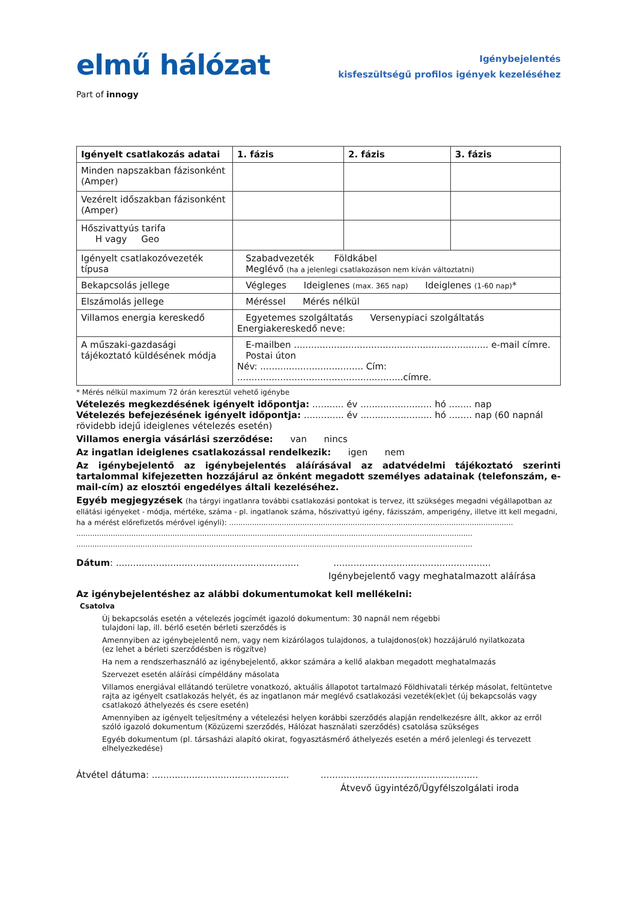elmű hálózat
Part of innogy
Igénybejelentés
kisfeszültségű profilos igények kezeléséhez
| Igényelt csatlakozás adatai | 1. fázis | 2. fázis | 3. fázis |
| --- | --- | --- | --- |
| Minden napszakban fázisonként (Amper) | | | |
| Vezérelt időszakban fázisonként (Amper) | | | |
| Hőszivattyús tarifa H vagy Geo | | | |
| Igényelt csatlakozóvezeték típusa | Szabadvezeték Földkábel Meglévő (ha a jelenlegi csatlakozáson nem kíván változtatni) | | |
| Bekapcsolás jellege | Végleges Ideiglenes (max. 365 nap) Ideiglenes (1-60 nap) * | | |
| Elszámolás jellege | Méréssel Mérés nélkül | | |
| Villamos energia kereskedő | Egyetemes szolgáltatás Versenypiaci szolgáltatás Energiakereskedő neve: | | |
| A műszaki-gazdasági tájékoztató küldésének módja | E-mailben .................................................................... e-mail címre. Postai úton Név: .................................... Cím: ..........................................................címre. | | |
* Mérés nélkül maximum 72 órán keresztül vehető igénybe
Vételezés megkezdésének igényelt időpontja: ........... év ......................... hó ........ nap
Vételezés befejezésének igényelt időpontja: .............. év ......................... hó ........ nap (60 napnál rövidebb idejű ideiglenes vételezés esetén)
Villamos energia vásárlási szerződése: van nincs
Az ingatlan ideiglenes csatlakozással rendelkezik: igen nem
Az igénybejelentő az igénybejelentés aláírásával az adatvédelmi tájékoztató szerinti tartalommal kifejezetten hozzájárul az önként megadott személyes adatainak (telefonszám, e-mail-cím) az elosztói engedélyes általi kezeléséhez.
Egyéb megjegyzések (ha tárgyi ingatlanra további csatlakozási pontokat is tervez, itt szükséges megadni végállapotban az ellátási igényeket - módja, mértéke, száma - pl. ingatlanok száma, hőszivattyú igény, fázisszám, amperigény, illetve itt kell megadni, ha a mérést előrefizetős mérővel igényli): ............................................................................................................................
.............................................................................................................................................................................
.............................................................................................................................................................................
Dátum: ................................................................ .......................................................
Igénybejelentő vagy meghatalmazott aláírása
Az igénybejelentéshez az alábbi dokumentumokat kell mellékelni:
Csatolva
Új bekapcsolás esetén a vételezés jogcímét igazoló dokumentum: 30 napnál nem régebbi
tulajdoni lap, ill. bérlő esetén bérleti szerződés is
Amennyiben az igénybejelentő nem, vagy nem kizárólagos tulajdonos, a tulajdonos(ok) hozzájáruló nyilatkozata
(ez lehet a bérleti szerződésben is rögzítve)
Ha nem a rendszerhasználó az igénybejelentő, akkor számára a kellő alakban megadott meghatalmazás
Szervezet esetén aláírási címpéldány másolata
Villamos energiával ellátandó területre vonatkozó, aktuális állapotot tartalmazó Földhivatali térkép másolat, feltüntetve rajta az igényelt csatlakozás helyét, és az ingatlanon már meglévő csatlakozási vezeték(ek)et (új bekapcsolás vagy csatlakozó áthelyezés és csere esetén)
Amennyiben az igényelt teljesítmény a vételezési helyen korábbi szerződés alapján rendelkezésre állt, akkor az erről szóló igazoló dokumentum (Közüzemi szerződés, Hálózat használati szerződés) csatolása szükséges
Egyéb dokumentum (pl. társasházi alapító okirat, fogyasztásmérő áthelyezés esetén a mérő jelenlegi és tervezett elhelyezkedése)
Átvétel dátuma: ................................................ .......................................................
Átvevő ügyintéző/Ügyfélszolgálati iroda